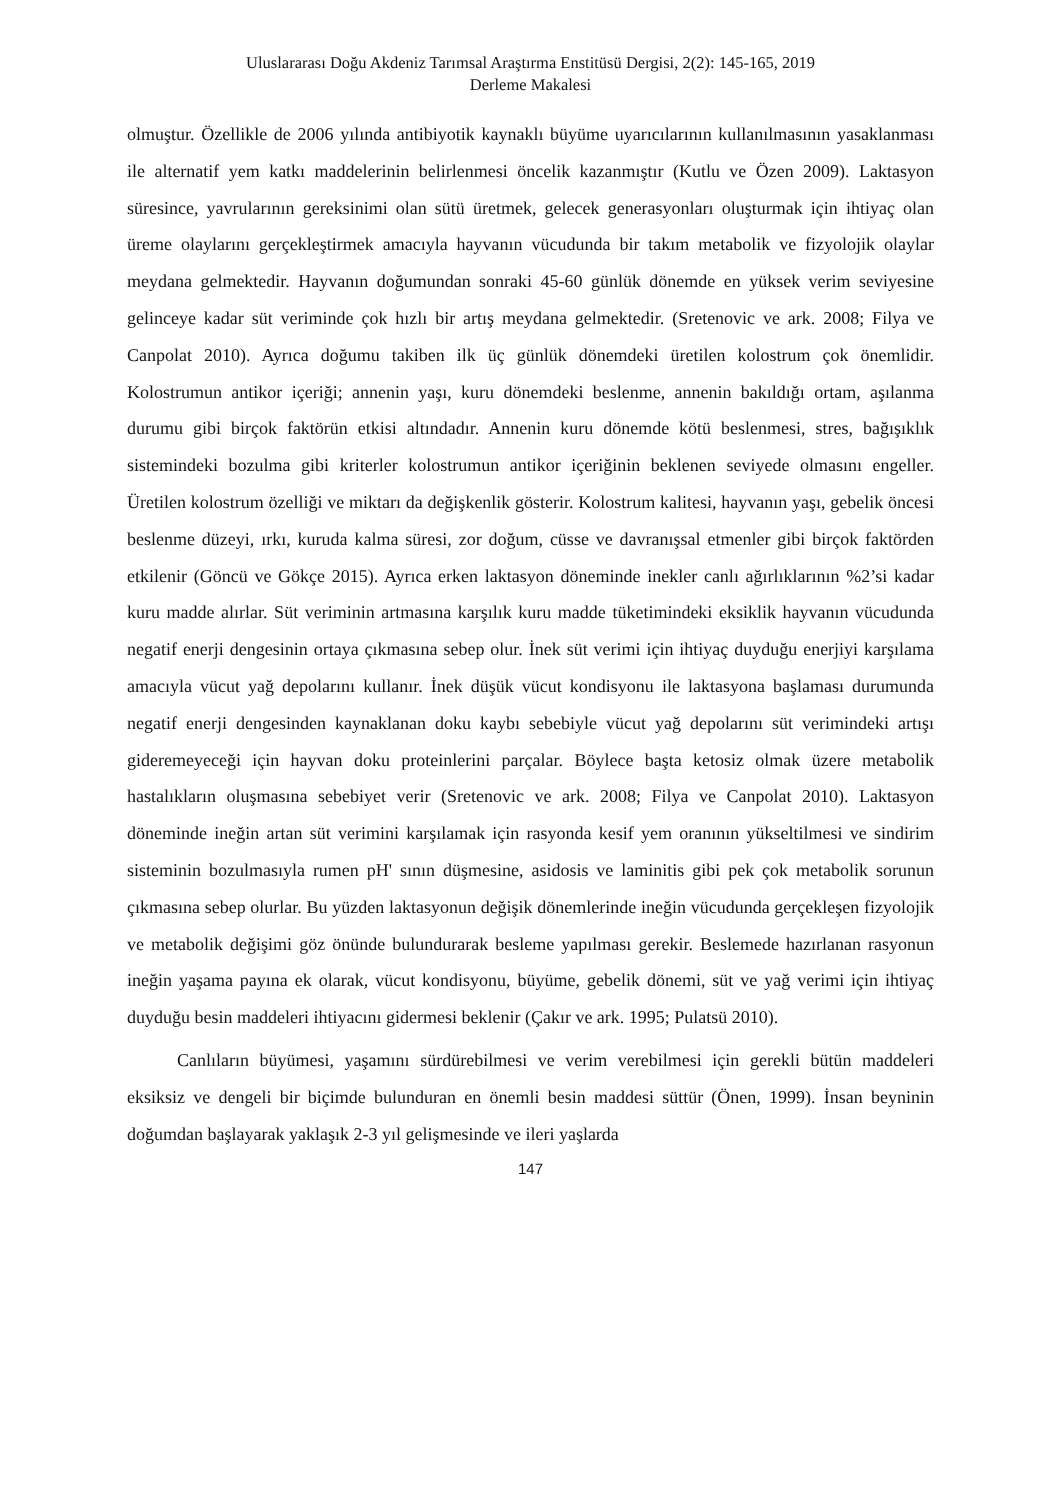Uluslararası Doğu Akdeniz Tarımsal Araştırma Enstitüsü Dergisi, 2(2): 145-165, 2019
Derleme Makalesi
olmuştur. Özellikle de 2006 yılında antibiyotik kaynaklı büyüme uyarıcılarının kullanılmasının yasaklanması ile alternatif yem katkı maddelerinin belirlenmesi öncelik kazanmıştır (Kutlu ve Özen 2009). Laktasyon süresince, yavrularının gereksinimi olan sütü üretmek, gelecek generasyonları oluşturmak için ihtiyaç olan üreme olaylarını gerçekleştirmek amacıyla hayvanın vücudunda bir takım metabolik ve fizyolojik olaylar meydana gelmektedir. Hayvanın doğumundan sonraki 45-60 günlük dönemde en yüksek verim seviyesine gelinceye kadar süt veriminde çok hızlı bir artış meydana gelmektedir. (Sretenovic ve ark. 2008; Filya ve Canpolat 2010). Ayrıca doğumu takiben ilk üç günlük dönemdeki üretilen kolostrum çok önemlidir. Kolostrumun antikor içeriği; annenin yaşı, kuru dönemdeki beslenme, annenin bakıldığı ortam, aşılanma durumu gibi birçok faktörün etkisi altındadır. Annenin kuru dönemde kötü beslenmesi, stres, bağışıklık sistemindeki bozulma gibi kriterler kolostrumun antikor içeriğinin beklenen seviyede olmasını engeller. Üretilen kolostrum özelliği ve miktarı da değişkenlik gösterir. Kolostrum kalitesi, hayvanın yaşı, gebelik öncesi beslenme düzeyi, ırkı, kuruda kalma süresi, zor doğum, cüsse ve davranışsal etmenler gibi birçok faktörden etkilenir (Göncü ve Gökçe 2015). Ayrıca erken laktasyon döneminde inekler canlı ağırlıklarının %2’si kadar kuru madde alırlar. Süt veriminin artmasına karşılık kuru madde tüketimindeki eksiklik hayvanın vücudunda negatif enerji dengesinin ortaya çıkmasına sebep olur. İnek süt verimi için ihtiyaç duyduğu enerjiyi karşılama amacıyla vücut yağ depolarını kullanır. İnek düşük vücut kondisyonu ile laktasyona başlaması durumunda negatif enerji dengesinden kaynaklanan doku kaybı sebebiyle vücut yağ depolarını süt verimindeki artışı gideremeyeceği için hayvan doku proteinlerini parçalar. Böylece başta ketosiz olmak üzere metabolik hastalıkların oluşmasına sebebiyet verir (Sretenovic ve ark. 2008; Filya ve Canpolat 2010). Laktasyon döneminde ineğin artan süt verimini karşılamak için rasyonda kesif yem oranının yükseltilmesi ve sindirim sisteminin bozulmasıyla rumen pH' sının düşmesine, asidosis ve laminitis gibi pek çok metabolik sorunun çıkmasına sebep olurlar. Bu yüzden laktasyonun değişik dönemlerinde ineğin vücudunda gerçekleşen fizyolojik ve metabolik değişimi göz önünde bulundurarak besleme yapılması gerekir. Beslemede hazırlanan rasyonun ineğin yaşama payına ek olarak, vücut kondisyonu, büyüme, gebelik dönemi, süt ve yağ verimi için ihtiyaç duyduğu besin maddeleri ihtiyacını gidermesi beklenir (Çakır ve ark. 1995; Pulatsü 2010).
Canlıların büyümesi, yaşamını sürdürebilmesi ve verim verebilmesi için gerekli bütün maddeleri eksiksiz ve dengeli bir biçimde bulunduran en önemli besin maddesi süttür (Önen, 1999). İnsan beyninin doğumdan başlayarak yaklaşık 2-3 yıl gelişmesinde ve ileri yaşlarda
147